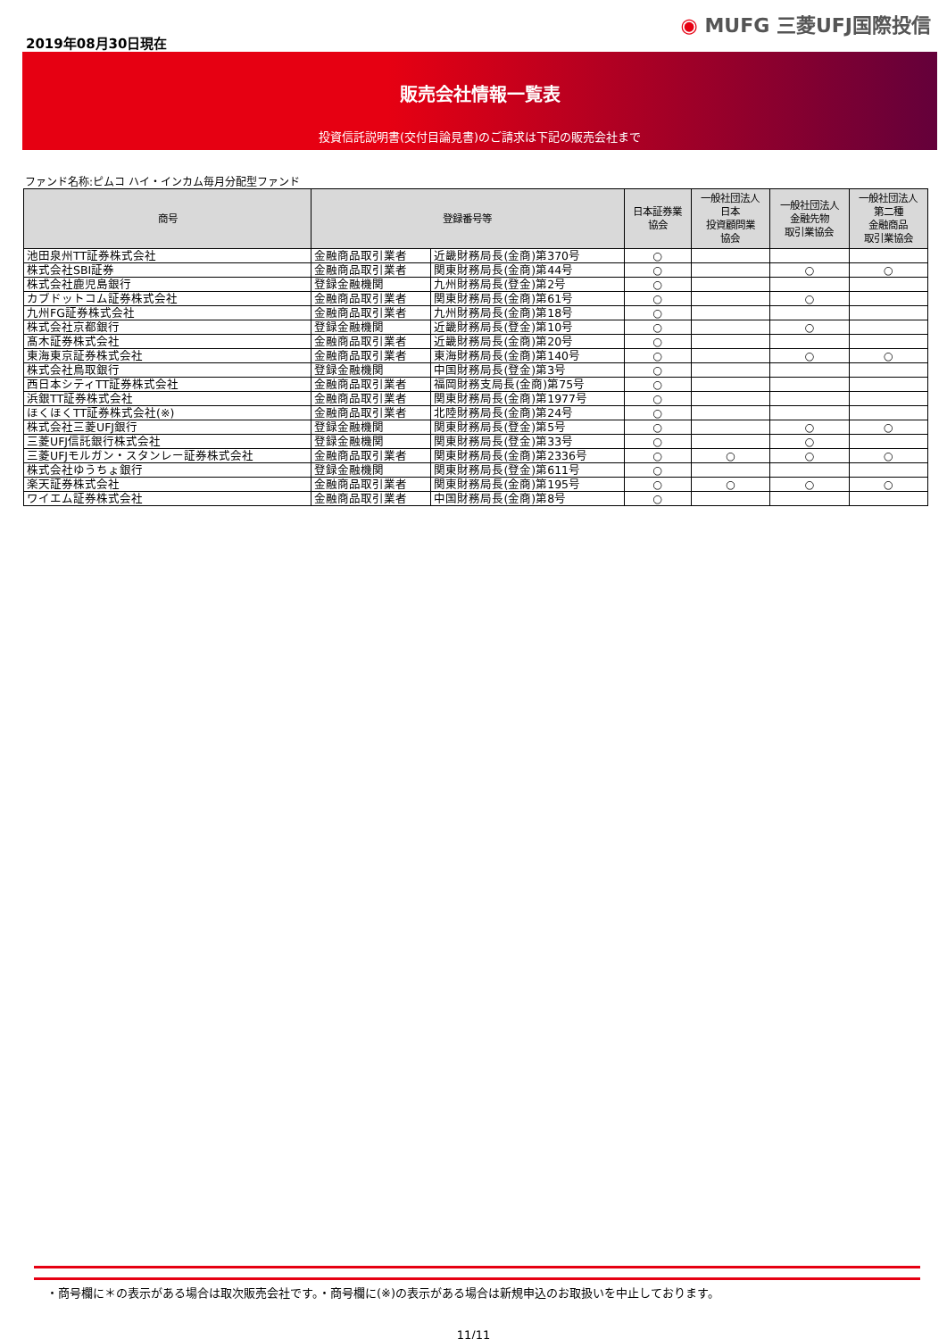2019年08月30日現在
◉ MUFG 三菱UFJ国際投信
販売会社情報一覧表
投資信託説明書(交付目論見書)のご請求は下記の販売会社まで
ファンド名称:ピムコ ハイ・インカム毎月分配型ファンド
| 商号 | 登録番号等 | | 日本証券業 協会 | 一般社団法人 日本 投資顧問業 協会 | 一般社団法人 金融先物 取引業協会 | 一般社団法人 第二種 金融商品 取引業協会 |
| --- | --- | --- | --- | --- | --- | --- |
| 池田泉州TT証券株式会社 | 金融商品取引業者 | 近畿財務局長(金商)第370号 | ○ | | | |
| 株式会社SBI証券 | 金融商品取引業者 | 関東財務局長(金商)第44号 | ○ | | ○ | ○ |
| 株式会社鹿児島銀行 | 登録金融機関 | 九州財務局長(登金)第2号 | ○ | | | |
| カブドットコム証券株式会社 | 金融商品取引業者 | 関東財務局長(金商)第61号 | ○ | | ○ | |
| 九州FG証券株式会社 | 金融商品取引業者 | 九州財務局長(金商)第18号 | ○ | | | |
| 株式会社京都銀行 | 登録金融機関 | 近畿財務局長(登金)第10号 | ○ | | ○ | |
| 髙木証券株式会社 | 金融商品取引業者 | 近畿財務局長(金商)第20号 | ○ | | | |
| 東海東京証券株式会社 | 金融商品取引業者 | 東海財務局長(金商)第140号 | ○ | | ○ | ○ |
| 株式会社鳥取銀行 | 登録金融機関 | 中国財務局長(登金)第3号 | ○ | | | |
| 西日本シティTT証券株式会社 | 金融商品取引業者 | 福岡財務支局長(金商)第75号 | ○ | | | |
| 浜銀TT証券株式会社 | 金融商品取引業者 | 関東財務局長(金商)第1977号 | ○ | | | |
| ほくほくTT証券株式会社(※) | 金融商品取引業者 | 北陸財務局長(金商)第24号 | ○ | | | |
| 株式会社三菱UFJ銀行 | 登録金融機関 | 関東財務局長(登金)第5号 | ○ | | ○ | ○ |
| 三菱UFJ信託銀行株式会社 | 登録金融機関 | 関東財務局長(登金)第33号 | ○ | | ○ | |
| 三菱UFJモルガン・スタンレー証券株式会社 | 金融商品取引業者 | 関東財務局長(金商)第2336号 | ○ | ○ | ○ | ○ |
| 株式会社ゆうちょ銀行 | 登録金融機関 | 関東財務局長(登金)第611号 | ○ | | | |
| 楽天証券株式会社 | 金融商品取引業者 | 関東財務局長(金商)第195号 | ○ | ○ | ○ | ○ |
| ワイエム証券株式会社 | 金融商品取引業者 | 中国財務局長(金商)第8号 | ○ | | | |
・商号欄に＊の表示がある場合は取次販売会社です。・商号欄に(※)の表示がある場合は新規申込のお取扱いを中止しております。
11/11